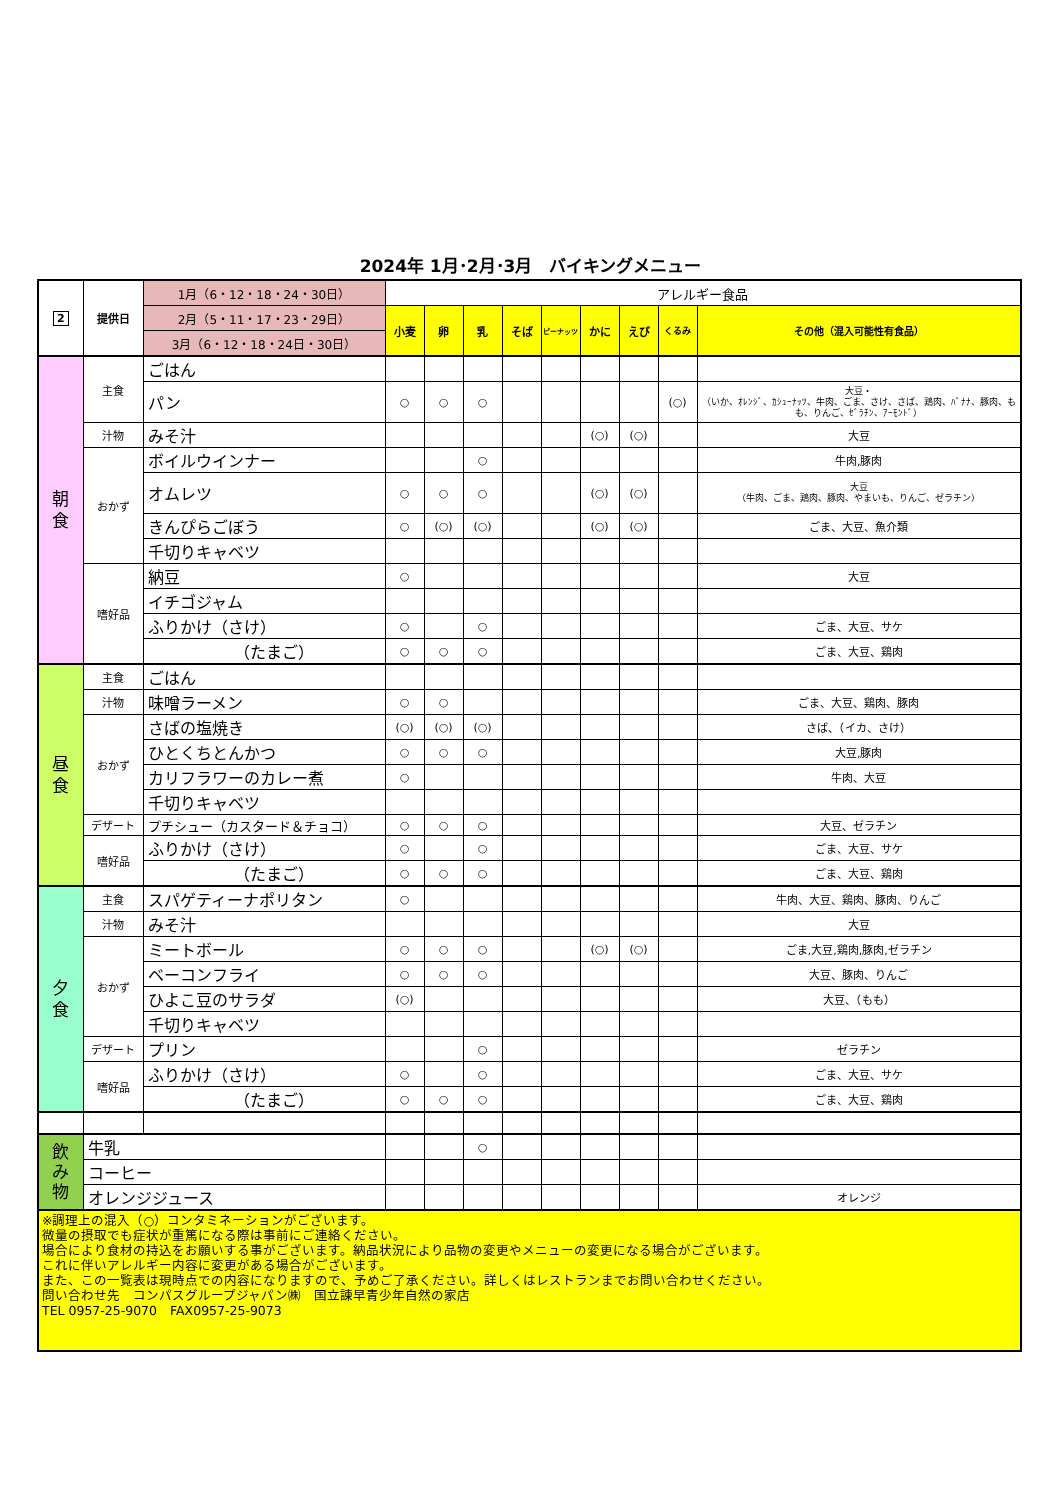2024年 1月･2月･3月　バイキングメニュー
| 2 | 提供日 | 1月（6・12・18・24・30日） | アレルギー食品 | | | | | | | | |
| --- | --- | --- | --- | --- | --- | --- | --- | --- | --- | --- | --- |
| | | 2月（5・11・17・23・29日） | 小麦 | 卵 | 乳 | そば | ピーナッツ | かに | えび | くるみ | その他（混入可能性有食品） |
| | | 3月（6・12・18・24日・30日） | | | | | | | | | |
| 朝 食 | 主食 | ごはん | | | | | | | | | |
| | | パン | ○ | ○ | ○ | | | | | (○) | 大豆・ （いか、ｵﾚﾝｼﾞ、ｶｼｭｰﾅｯﾂ、牛肉、ごま、さけ、さば、鶏肉、ﾊﾞﾅﾅ、豚肉、もも、りんご、ｾﾞﾗﾁﾝ、ｱｰﾓﾝﾄﾞ） |
| | 汁物 | みそ汁 | | | | | | (○) | (○) | | 大豆 |
| | おかず | ボイルウインナー | | | ○ | | | | | | 牛肉,豚肉 |
| | | オムレツ | ○ | ○ | ○ | | | (○) | (○) | | 大豆 （牛肉、ごま、鶏肉、豚肉、やまいも、りんご、ゼラチン） |
| | | きんぴらごぼう | ○ | (○) | (○) | | | (○) | (○) | | ごま、大豆、魚介類 |
| | | 千切りキャベツ | | | | | | | | | |
| | 嗜好品 | 納豆 | ○ | | | | | | | | 大豆 |
| | | イチゴジャム | | | | | | | | | |
| | | ふりかけ（さけ） | ○ | | ○ | | | | | | ごま、大豆、サケ |
| | | （たまご） | ○ | ○ | ○ | | | | | | ごま、大豆、鶏肉 |
| 昼 食 | 主食 | ごはん | | | | | | | | | |
| | 汁物 | 味噌ラーメン | ○ | ○ | | | | | | | ごま、大豆、鶏肉、豚肉 |
| | おかず | さばの塩焼き | (○) | (○) | (○) | | | | | | さば、（イカ、さけ） |
| | | ひとくちとんかつ | ○ | ○ | ○ | | | | | | 大豆,豚肉 |
| | | カリフラワーのカレー煮 | ○ | | | | | | | | 牛肉、大豆 |
| | | 千切りキャベツ | | | | | | | | | |
| | デザート | プチシュー（カスタード＆チョコ） | ○ | ○ | ○ | | | | | | 大豆、ゼラチン |
| | 嗜好品 | ふりかけ（さけ） | ○ | | ○ | | | | | | ごま、大豆、サケ |
| | | （たまご） | ○ | ○ | ○ | | | | | | ごま、大豆、鶏肉 |
| 夕 食 | 主食 | スパゲティーナポリタン | ○ | | | | | | | | 牛肉、大豆、鶏肉、豚肉、りんご |
| | 汁物 | みそ汁 | | | | | | | | | 大豆 |
| | おかず | ミートボール | ○ | ○ | ○ | | | (○) | (○) | | ごま,大豆,鶏肉,豚肉,ゼラチン |
| | | ベーコンフライ | ○ | ○ | ○ | | | | | | 大豆、豚肉、りんご |
| | | ひよこ豆のサラダ | (○) | | | | | | | | 大豆、（もも） |
| | | 千切りキャベツ | | | | | | | | | |
| | デザート | プリン | | | ○ | | | | | | ゼラチン |
| | 嗜好品 | ふりかけ（さけ） | ○ | | ○ | | | | | | ごま、大豆、サケ |
| | | （たまご） | ○ | ○ | ○ | | | | | | ごま、大豆、鶏肉 |
| 飲 み 物 | 牛乳 | | | | ○ | | | | | | |
| | コーヒー | | | | | | | | | | |
| | オレンジジュース | | | | | | | | | | オレンジ |
| ※調理上の混入（○）コンタミネーションがございます。 微量の摂取でも症状が重篤になる際は事前にご連絡ください。 場合により食材の持込をお願いする事がございます。納品状況により品物の変更やメニューの変更になる場合がございます。 これに伴いアレルギー内容に変更がある場合がございます。 また、この一覧表は現時点での内容になりますので、予めご了承ください。詳しくはレストランまでお問い合わせください。 問い合わせ先 コンパスグループジャパン㈱ 国立諫早青少年自然の家店 TEL 0957-25-9070 FAX0957-25-9073 | | | | | | | | | | | |